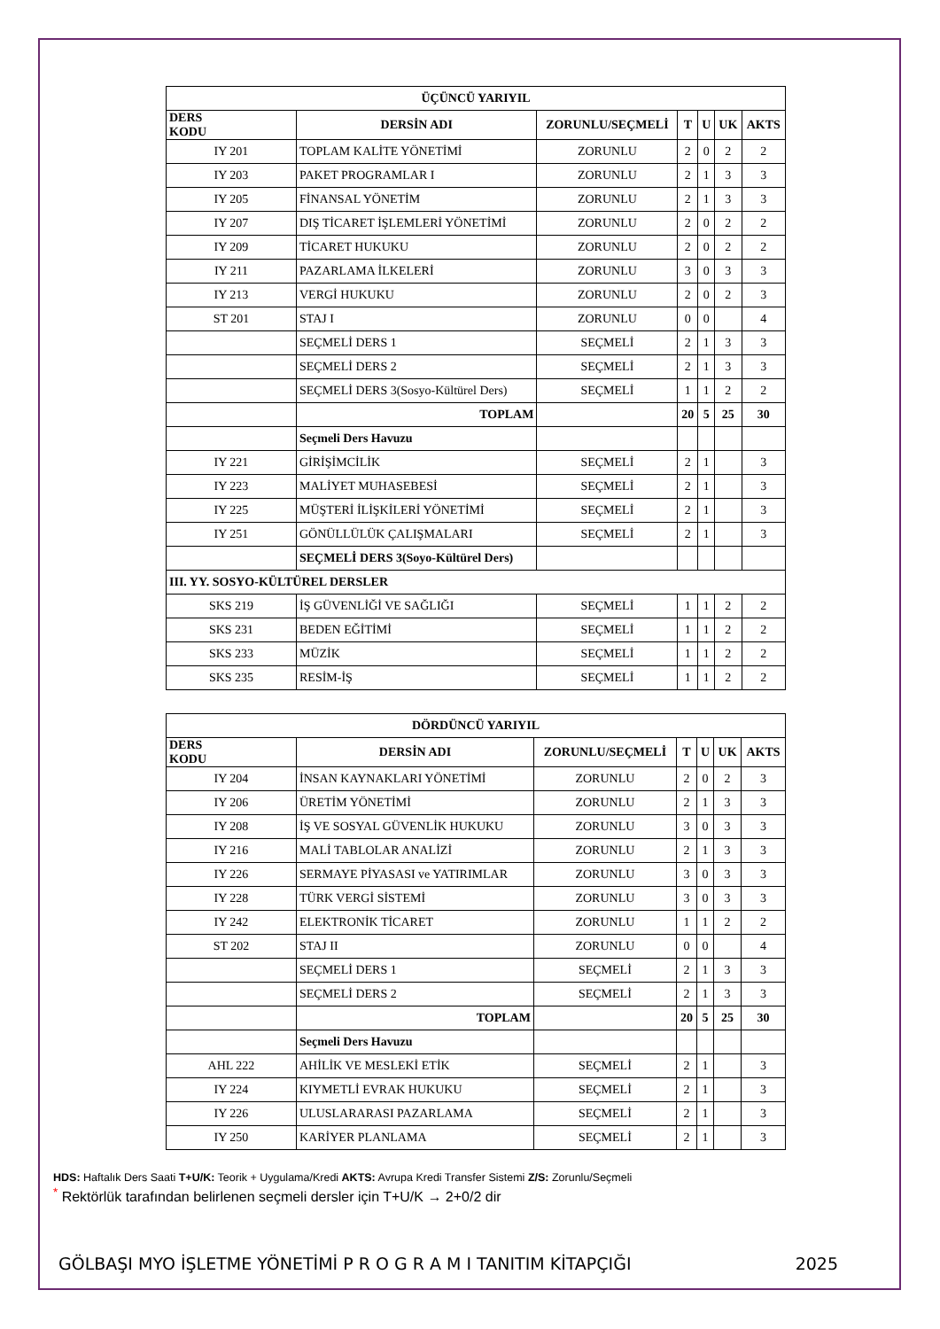| ÜÇÜNCÜ YARIYIL | | | | | | |
| --- | --- | --- | --- | --- | --- | --- |
| DERS KODU | DERSİN ADI | ZORUNLU/SEÇMELİ | T | U | UK | AKTS |
| IY 201 | TOPLAM KALİTE YÖNETİMİ | ZORUNLU | 2 | 0 | 2 | 2 |
| IY 203 | PAKET PROGRAMLAR I | ZORUNLU | 2 | 1 | 3 | 3 |
| IY 205 | FİNANSAL YÖNETİM | ZORUNLU | 2 | 1 | 3 | 3 |
| IY 207 | DIŞ TİCARET İŞLEMLERİ YÖNETİMİ | ZORUNLU | 2 | 0 | 2 | 2 |
| IY 209 | TİCARET HUKUKU | ZORUNLU | 2 | 0 | 2 | 2 |
| IY 211 | PAZARLAMA İLKELERİ | ZORUNLU | 3 | 0 | 3 | 3 |
| IY 213 | VERGİ HUKUKU | ZORUNLU | 2 | 0 | 2 | 3 |
| ST 201 | STAJ I | ZORUNLU | 0 | 0 | | 4 |
| | SEÇMELİ DERS 1 | SEÇMELİ | 2 | 1 | 3 | 3 |
| | SEÇMELİ DERS 2 | SEÇMELİ | 2 | 1 | 3 | 3 |
| | SEÇMELİ DERS 3(Sosyo-Kültürel Ders) | SEÇMELİ | 1 | 1 | 2 | 2 |
| | TOPLAM | | 20 | 5 | 25 | 30 |
| | Seçmeli Ders Havuzu | | | | | |
| IY 221 | GİRİŞİMCİLİK | SEÇMELİ | 2 | 1 | | 3 |
| IY 223 | MALİYET MUHASEBESİ | SEÇMELİ | 2 | 1 | | 3 |
| IY 225 | MÜŞTERİ İLİŞKİLERİ YÖNETİMİ | SEÇMELİ | 2 | 1 | | 3 |
| IY 251 | GÖNÜLLÜLÜK ÇALIŞMALARI | SEÇMELİ | 2 | 1 | | 3 |
| | SEÇMELİ DERS 3(Soyo-Kültürel Ders) | | | | | |
| III. YY. SOSYO-KÜLTÜREL DERSLER | | | | | | |
| SKS 219 | İŞ GÜVENLİĞİ VE SAĞLIĞI | SEÇMELİ | 1 | 1 | 2 | 2 |
| SKS 231 | BEDEN EĞİTİMİ | SEÇMELİ | 1 | 1 | 2 | 2 |
| SKS 233 | MÜZİK | SEÇMELİ | 1 | 1 | 2 | 2 |
| SKS 235 | RESİM-İŞ | SEÇMELİ | 1 | 1 | 2 | 2 |
| DÖRDÜNCÜ YARIYIL | | | | | | |
| --- | --- | --- | --- | --- | --- | --- |
| DERS KODU | DERSİN ADI | ZORUNLU/SEÇMELİ | T | U | UK | AKTS |
| IY 204 | İNSAN KAYNAKLARI YÖNETİMİ | ZORUNLU | 2 | 0 | 2 | 3 |
| IY 206 | ÜRETİM YÖNETİMİ | ZORUNLU | 2 | 1 | 3 | 3 |
| IY 208 | İŞ VE SOSYAL GÜVENLİK HUKUKU | ZORUNLU | 3 | 0 | 3 | 3 |
| IY 216 | MALİ TABLOLAR ANALİZİ | ZORUNLU | 2 | 1 | 3 | 3 |
| IY 226 | SERMAYE PİYASASI ve YATIRIMLAR | ZORUNLU | 3 | 0 | 3 | 3 |
| IY 228 | TÜRK VERGİ SİSTEMİ | ZORUNLU | 3 | 0 | 3 | 3 |
| IY 242 | ELEKTRONİK TİCARET | ZORUNLU | 1 | 1 | 2 | 2 |
| ST 202 | STAJ II | ZORUNLU | 0 | 0 | | 4 |
| | SEÇMELİ DERS 1 | SEÇMELİ | 2 | 1 | 3 | 3 |
| | SEÇMELİ DERS 2 | SEÇMELİ | 2 | 1 | 3 | 3 |
| | TOPLAM | | 20 | 5 | 25 | 30 |
| | Seçmeli Ders Havuzu | | | | | |
| AHL 222 | AHİLİK VE MESLEKİ ETİK | SEÇMELİ | 2 | 1 | | 3 |
| IY 224 | KIYMETLİ EVRAK HUKUKU | SEÇMELİ | 2 | 1 | | 3 |
| IY 226 | ULUSLARARASI PAZARLAMA | SEÇMELİ | 2 | 1 | | 3 |
| IY 250 | KARİYER PLANLAMA | SEÇMELİ | 2 | 1 | | 3 |
HDS: Haftalık Ders Saati T+U/K: Teorik + Uygulama/Kredi AKTS: Avrupa Kredi Transfer Sistemi Z/S: Zorunlu/Seçmeli
<sup>*</sup> Rektörlük tarafından belirlenen seçmeli dersler için T+U/K → 2+0/2 dir
GÖLBAŞI MYO İŞLETME YÖNETİMİ P R O G R A M I TANITIM KİTAPÇIĞI 2025